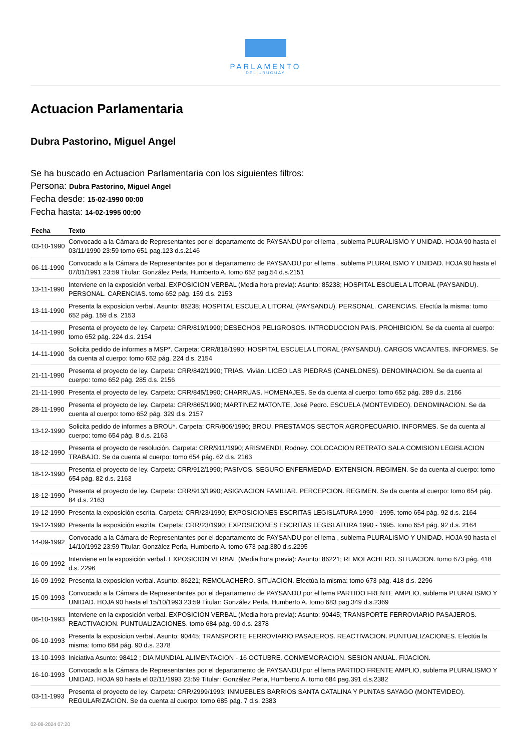PARLAMENTO
DEL URUGUAY
Actuacion Parlamentaria
Dubra Pastorino, Miguel Angel
Se ha buscado en Actuacion Parlamentaria con los siguientes filtros:
Persona: Dubra Pastorino, Miguel Angel
Fecha desde: 15-02-1990 00:00
Fecha hasta: 14-02-1995 00:00
| Fecha | Texto |
| --- | --- |
| 03-10-1990 | Convocado a la Cámara de Representantes por el departamento de PAYSANDU por el lema , sublema PLURALISMO Y UNIDAD. HOJA 90 hasta el 03/11/1990 23:59 tomo 651 pag.123 d.s.2146 |
| 06-11-1990 | Convocado a la Cámara de Representantes por el departamento de PAYSANDU por el lema , sublema PLURALISMO Y UNIDAD. HOJA 90 hasta el 07/01/1991 23:59 Titular: González Perla, Humberto A. tomo 652 pag.54 d.s.2151 |
| 13-11-1990 | Interviene en la exposición verbal. EXPOSICION VERBAL (Media hora previa): Asunto: 85238; HOSPITAL ESCUELA LITORAL (PAYSANDU). PERSONAL. CARENCIAS. tomo 652 pág. 159 d.s. 2153 |
| 13-11-1990 | Presenta la exposicion verbal. Asunto: 85238; HOSPITAL ESCUELA LITORAL (PAYSANDU). PERSONAL. CARENCIAS. Efectúa la misma: tomo 652 pág. 159 d.s. 2153 |
| 14-11-1990 | Presenta el proyecto de ley. Carpeta: CRR/819/1990; DESECHOS PELIGROSOS. INTRODUCCION PAIS. PROHIBICION. Se da cuenta al cuerpo: tomo 652 pág. 224 d.s. 2154 |
| 14-11-1990 | Solicita pedido de informes a MSP*. Carpeta: CRR/818/1990; HOSPITAL ESCUELA LITORAL (PAYSANDU). CARGOS VACANTES. INFORMES. Se da cuenta al cuerpo: tomo 652 pág. 224 d.s. 2154 |
| 21-11-1990 | Presenta el proyecto de ley. Carpeta: CRR/842/1990; TRIAS, Vivián. LICEO LAS PIEDRAS (CANELONES). DENOMINACION. Se da cuenta al cuerpo: tomo 652 pág. 285 d.s. 2156 |
| 21-11-1990 | Presenta el proyecto de ley. Carpeta: CRR/845/1990; CHARRUAS. HOMENAJES. Se da cuenta al cuerpo: tomo 652 pág. 289 d.s. 2156 |
| 28-11-1990 | Presenta el proyecto de ley. Carpeta: CRR/865/1990; MARTINEZ MATONTE, José Pedro. ESCUELA (MONTEVIDEO). DENOMINACION. Se da cuenta al cuerpo: tomo 652 pág. 329 d.s. 2157 |
| 13-12-1990 | Solicita pedido de informes a BROU*. Carpeta: CRR/906/1990; BROU. PRESTAMOS SECTOR AGROPECUARIO. INFORMES. Se da cuenta al cuerpo: tomo 654 pág. 8 d.s. 2163 |
| 18-12-1990 | Presenta el proyecto de resolución. Carpeta: CRR/911/1990; ARISMENDI, Rodney. COLOCACION RETRATO SALA COMISION LEGISLACION TRABAJO. Se da cuenta al cuerpo: tomo 654 pág. 62 d.s. 2163 |
| 18-12-1990 | Presenta el proyecto de ley. Carpeta: CRR/912/1990; PASIVOS. SEGURO ENFERMEDAD. EXTENSION. REGIMEN. Se da cuenta al cuerpo: tomo 654 pág. 82 d.s. 2163 |
| 18-12-1990 | Presenta el proyecto de ley. Carpeta: CRR/913/1990; ASIGNACION FAMILIAR. PERCEPCION. REGIMEN. Se da cuenta al cuerpo: tomo 654 pág. 84 d.s. 2163 |
| 19-12-1990 | Presenta la exposición escrita. Carpeta: CRR/23/1990; EXPOSICIONES ESCRITAS LEGISLATURA 1990 - 1995. tomo 654 pág. 92 d.s. 2164 |
| 19-12-1990 | Presenta la exposición escrita. Carpeta: CRR/23/1990; EXPOSICIONES ESCRITAS LEGISLATURA 1990 - 1995. tomo 654 pág. 92 d.s. 2164 |
| 14-09-1992 | Convocado a la Cámara de Representantes por el departamento de PAYSANDU por el lema , sublema PLURALISMO Y UNIDAD. HOJA 90 hasta el 14/10/1992 23:59 Titular: González Perla, Humberto A. tomo 673 pag.380 d.s.2295 |
| 16-09-1992 | Interviene en la exposición verbal. EXPOSICION VERBAL (Media hora previa): Asunto: 86221; REMOLACHERO. SITUACION. tomo 673 pág. 418 d.s. 2296 |
| 16-09-1992 | Presenta la exposicion verbal. Asunto: 86221; REMOLACHERO. SITUACION. Efectúa la misma: tomo 673 pág. 418 d.s. 2296 |
| 15-09-1993 | Convocado a la Cámara de Representantes por el departamento de PAYSANDU por el lema PARTIDO FRENTE AMPLIO, sublema PLURALISMO Y UNIDAD. HOJA 90 hasta el 15/10/1993 23:59 Titular: González Perla, Humberto A. tomo 683 pag.349 d.s.2369 |
| 06-10-1993 | Interviene en la exposición verbal. EXPOSICION VERBAL (Media hora previa): Asunto: 90445; TRANSPORTE FERROVIARIO PASAJEROS. REACTIVACION. PUNTUALIZACIONES. tomo 684 pág. 90 d.s. 2378 |
| 06-10-1993 | Presenta la exposicion verbal. Asunto: 90445; TRANSPORTE FERROVIARIO PASAJEROS. REACTIVACION. PUNTUALIZACIONES. Efectúa la misma: tomo 684 pág. 90 d.s. 2378 |
| 13-10-1993 | Iniciativa Asunto: 98412 ; DIA MUNDIAL ALIMENTACION - 16 OCTUBRE. CONMEMORACION. SESION ANUAL. FIJACION. |
| 16-10-1993 | Convocado a la Cámara de Representantes por el departamento de PAYSANDU por el lema PARTIDO FRENTE AMPLIO, sublema PLURALISMO Y UNIDAD. HOJA 90 hasta el 02/11/1993 23:59 Titular: González Perla, Humberto A. tomo 684 pag.391 d.s.2382 |
| 03-11-1993 | Presenta el proyecto de ley. Carpeta: CRR/2999/1993; INMUEBLES BARRIOS SANTA CATALINA Y PUNTAS SAYAGO (MONTEVIDEO). REGULARIZACION. Se da cuenta al cuerpo: tomo 685 pág. 7 d.s. 2383 |
02-08-2024 07:20